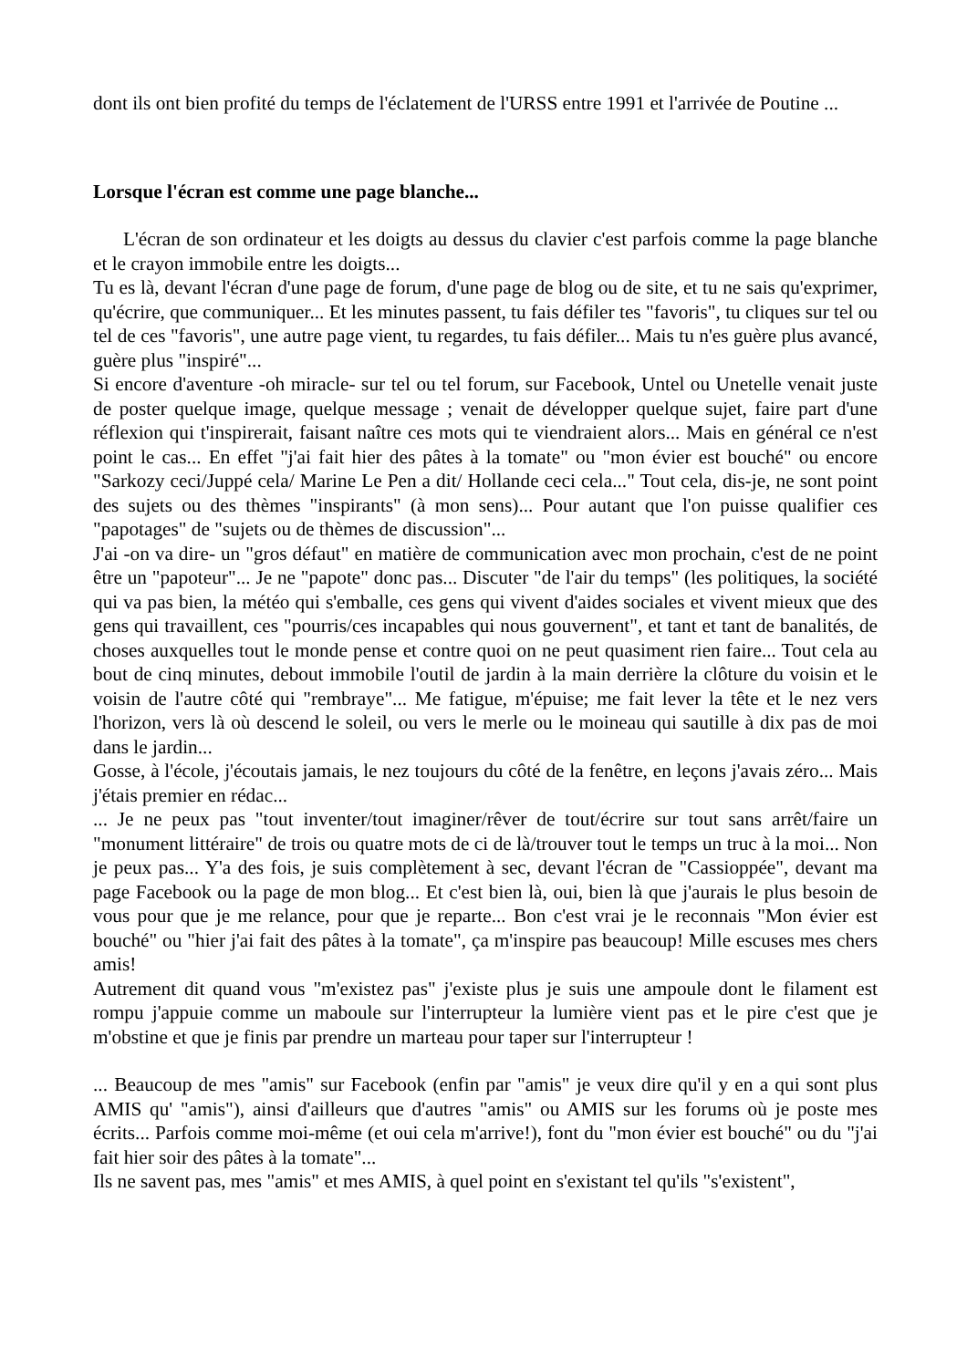dont ils ont bien profité du temps de l'éclatement de l'URSS entre 1991 et l'arrivée de Poutine ...
Lorsque l'écran est comme une page blanche...
L'écran de son ordinateur et les doigts au dessus du clavier c'est parfois comme la page blanche et le crayon immobile entre les doigts...
Tu es là, devant l'écran d'une page de forum, d'une page de blog ou de site, et tu ne sais qu'exprimer, qu'écrire, que communiquer... Et les minutes passent, tu fais défiler tes "favoris", tu cliques sur tel ou tel de ces "favoris", une autre page vient, tu regardes, tu fais défiler... Mais tu n'es guère plus avancé, guère plus "inspiré"...
Si encore d'aventure -oh miracle- sur tel ou tel forum, sur Facebook, Untel ou Unetelle venait juste de poster quelque image, quelque message ; venait de développer quelque sujet, faire part d'une réflexion qui t'inspirerait, faisant naître ces mots qui te viendraient alors... Mais en général ce n'est point le cas... En effet "j'ai fait hier des pâtes à la tomate" ou "mon évier est bouché" ou encore "Sarkozy ceci/Juppé cela/ Marine Le Pen a dit/ Hollande ceci cela..." Tout cela, dis-je, ne sont point des sujets ou des thèmes "inspirants" (à mon sens)... Pour autant que l'on puisse qualifier ces "papotages" de "sujets ou de thèmes de discussion"...
J'ai -on va dire- un "gros défaut" en matière de communication avec mon prochain, c'est de ne point être un "papoteur"... Je ne "papote" donc pas... Discuter "de l'air du temps" (les politiques, la société qui va pas bien, la météo qui s'emballe, ces gens qui vivent d'aides sociales et vivent mieux que des gens qui travaillent, ces "pourris/ces incapables qui nous gouvernent", et tant et tant de banalités, de choses auxquelles tout le monde pense et contre quoi on ne peut quasiment rien faire... Tout cela au bout de cinq minutes, debout immobile l'outil de jardin à la main derrière la clôture du voisin et le voisin de l'autre côté qui "rembraye"... Me fatigue, m'épuise; me fait lever la tête et le nez vers l'horizon, vers là où descend le soleil, ou vers le merle ou le moineau qui sautille à dix pas de moi dans le jardin...
Gosse, à l'école, j'écoutais jamais, le nez toujours du côté de la fenêtre, en leçons j'avais zéro... Mais j'étais premier en rédac...
... Je ne peux pas "tout inventer/tout imaginer/rêver de tout/écrire sur tout sans arrêt/faire un "monument littéraire" de trois ou quatre mots de ci de là/trouver tout le temps un truc à la moi... Non je peux pas... Y'a des fois, je suis complètement à sec, devant l'écran de "Cassioppée", devant ma page Facebook ou la page de mon blog... Et c'est bien là, oui, bien là que j'aurais le plus besoin de vous pour que je me relance, pour que je reparte... Bon c'est vrai je le reconnais "Mon évier est bouché" ou "hier j'ai fait des pâtes à la tomate", ça m'inspire pas beaucoup! Mille escuses mes chers amis!
Autrement dit quand vous "m'existez pas" j'existe plus je suis une ampoule dont le filament est rompu j'appuie comme un maboule sur l'interrupteur la lumière vient pas et le pire c'est que je m'obstine et que je finis par prendre un marteau pour taper sur l'interrupteur !
... Beaucoup de mes "amis" sur Facebook (enfin par "amis" je veux dire qu'il y en a qui sont plus AMIS qu' "amis"), ainsi d'ailleurs que d'autres "amis" ou AMIS sur les forums où je poste mes écrits... Parfois comme moi-même (et oui cela m'arrive!), font du "mon évier est bouché" ou du "j'ai fait hier soir des pâtes à la tomate"...
Ils ne savent pas, mes "amis" et mes AMIS, à quel point en s'existant tel qu'ils "s'existent",